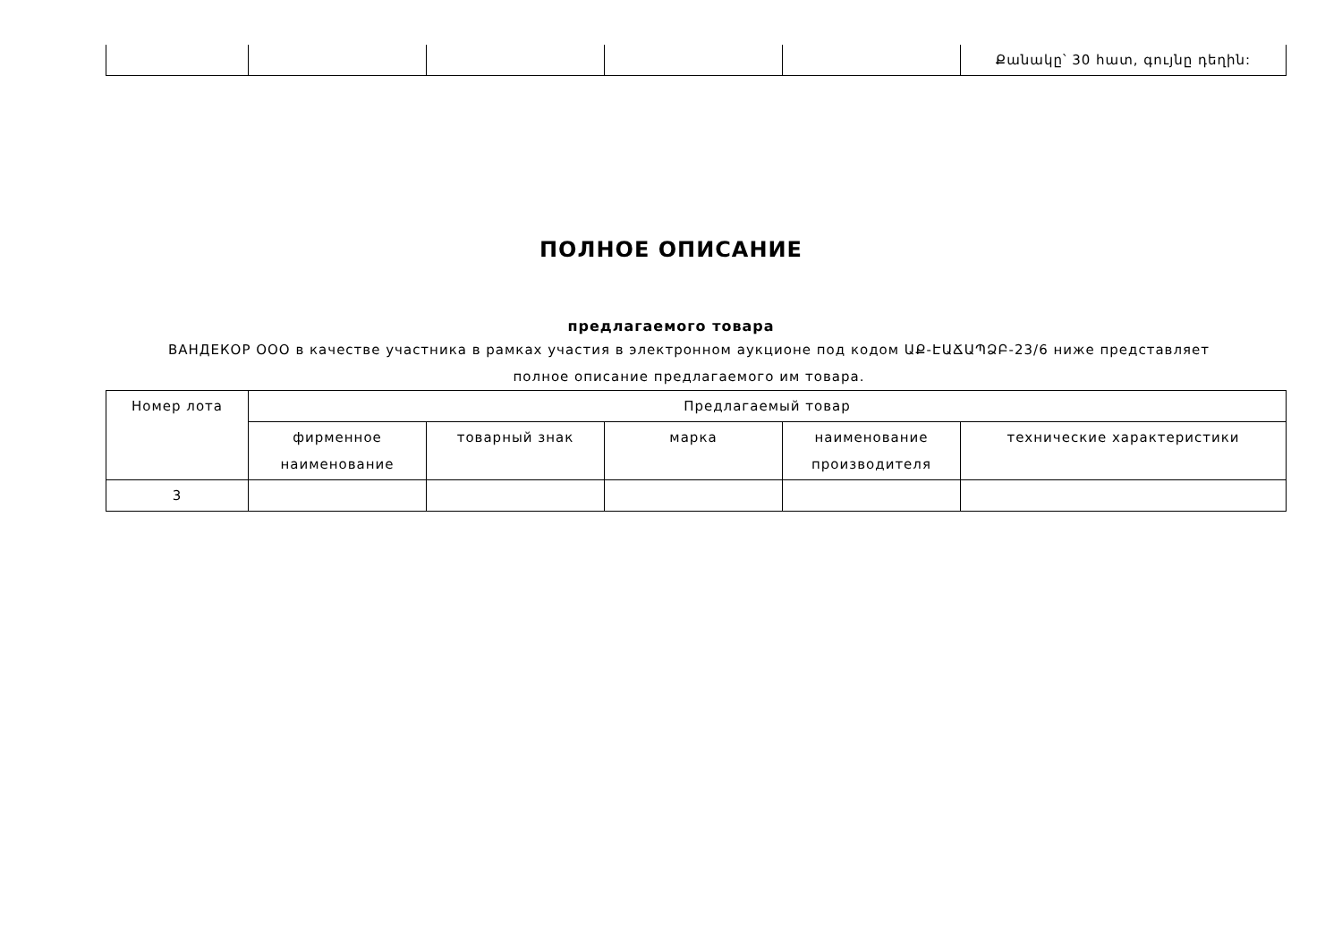| | | | | | Քանակը՝ 30 հատ, գույնը դեղին: |
ПОЛНОЕ ОПИСАНИЕ
предлагаемого товара
ВАНДЕКОР ООО в качестве участника в рамках участия в электронном аукционе под кодом ԱՔ-ԷԱՃԱՊՁԲ-23/6 ниже представляет полное описание предлагаемого им товара.
| Номер лота | Предлагаемый товар | | | | |
| --- | --- | --- | --- | --- | --- |
| | фирменное наименование | товарный знак | марка | наименование производителя | технические характеристики |
| 3 | | | | | |